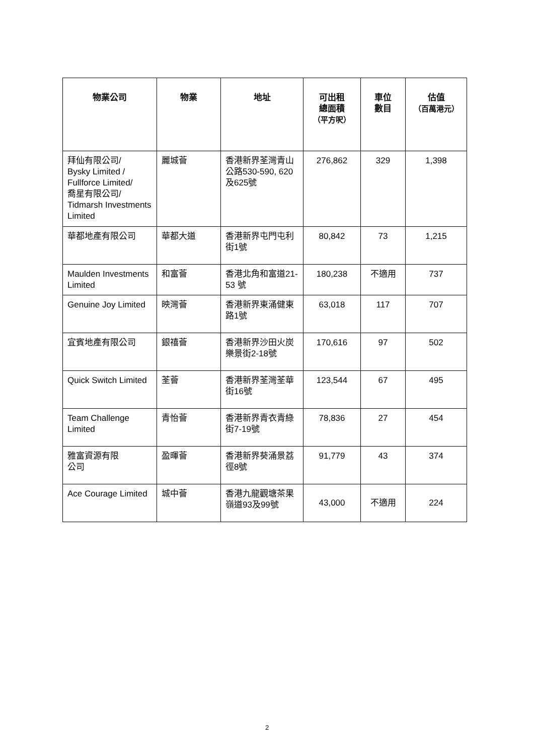| 物業公司 | 物業 | 地址 | 可出租 總面積 （平方呎） | 車位 數目 | 估值 （百萬港元） |
| --- | --- | --- | --- | --- | --- |
| 拜仙有限公司/ Bysky Limited / Fullforce Limited/ 喬星有限公司/ Tidmarsh Investments Limited | 麗城薈 | 香港新界荃灣青山公路530-590, 620及625號 | 276,862 | 329 | 1,398 |
| 華都地產有限公司 | 華都大道 | 香港新界屯門屯利街1號 | 80,842 | 73 | 1,215 |
| Maulden Investments Limited | 和富薈 | 香港北角和富道21-53 號 | 180,238 | 不適用 | 737 |
| Genuine Joy Limited | 映灣薈 | 香港新界東涌健東路1號 | 63,018 | 117 | 707 |
| 宜賓地產有限公司 | 銀禧薈 | 香港新界沙田火炭樂景街2-18號 | 170,616 | 97 | 502 |
| Quick Switch Limited | 荃薈 | 香港新界荃灣荃華街16號 | 123,544 | 67 | 495 |
| Team Challenge Limited | 青怡薈 | 香港新界青衣青綠街7-19號 | 78,836 | 27 | 454 |
| 雅富資源有限 公司 | 盈暉薈 | 香港新界葵涌景荔徑8號 | 91,779 | 43 | 374 |
| Ace Courage Limited | 城中薈 | 香港九龍觀塘茶果嶺道93及99號 | 43,000 | 不適用 | 224 |
2